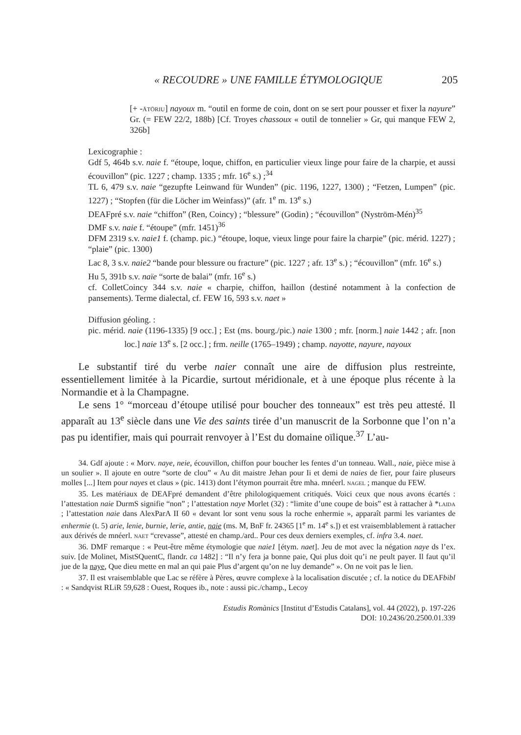« RECOUDRE » UNE FAMILLE ÉTYMOLOGIQUE 205
[+ -ātōriu] nayoux m. “outil en forme de coin, dont on se sert pour pousser et fixer la nayure” Gr. (= FEW 22/2, 188b) [Cf. Troyes chassoux « outil de tonnelier » Gr, qui manque FEW 2, 326b]
Lexicographie :
Gdf 5, 464b s.v. naie f. “étoupe, loque, chiffon, en particulier vieux linge pour faire de la charpie, et aussi écouvillon” (pic. 1227 ; champ. 1335 ; mfr. 16<sup>e</sup> s.) ;<sup>34</sup>
TL 6, 479 s.v. naie “gezupfte Leinwand für Wunden” (pic. 1196, 1227, 1300) ; “Fetzen, Lumpen” (pic. 1227) ; “Stopfen (für die Löcher im Weinfass)” (afr. 1<sup>e</sup> m. 13<sup>e</sup> s.)
DEAFpré s.v. naie “chiffon” (Ren, Coincy) ; “blessure” (Godin) ; “écouvillon” (Nyström-Mén)<sup>35</sup>
DMF s.v. naie f. “étoupe” (mfr. 1451)<sup>36</sup>
DFM 2319 s.v. naie1 f. (champ. pic.) “étoupe, loque, vieux linge pour faire la charpie” (pic. mérid. 1227) ; “plaie” (pic. 1300)
Lac 8, 3 s.v. naie2 “bande pour blessure ou fracture” (pic. 1227 ; afr. 13<sup>e</sup> s.) ; “écouvillon” (mfr. 16<sup>e</sup> s.)
Hu 5, 391b s.v. naïe “sorte de balai” (mfr. 16<sup>e</sup> s.)
cf. ColletCoincy 344 s.v. naie « charpie, chiffon, haillon (destiné notamment à la confection de pansements). Terme dialectal, cf. FEW 16, 593 s.v. naet »
Diffusion géoling. :
pic. mérid. naie (1196-1335) [9 occ.] ; Est (ms. bourg./pic.) naie 1300 ; mfr. [norm.] naie 1442 ; afr. [non loc.] naie 13<sup>e</sup> s. [2 occ.] ; frm. neille (1765–1949) ; champ. nayotte, nayure, nayoux
Le substantif tiré du verbe naier connaît une aire de diffusion plus restreinte, essentiellement limitée à la Picardie, surtout méridionale, et à une époque plus récente à la Normandie et à la Champagne.
Le sens 1° “morceau d’étoupe utilisé pour boucher des tonneaux” est très peu attesté. Il apparaît au 13<sup>e</sup> siècle dans une Vie des saints tirée d’un manuscrit de la Sorbonne que l’on n’a pas pu identifier, mais qui pourrait renvoyer à l’Est du domaine oïlique.<sup>37</sup> L’au-
34. Gdf ajoute : « Morv. naye, neie, écouvillon, chiffon pour boucher les fentes d’un tonneau. Wall., naie, pièce mise à un soulier ». Il ajoute en outre “sorte de clou” « Au dit maistre Jehan pour Ii et demi de naies de fier, pour faire pluseurs molles [...] Item pour nayes et claus » (pic. 1413) dont l’étymon pourrait être mha. mnéerl. nagel ; manque du FEW.
35. Les matériaux de DEAFpré demandent d’être philologiquement critiqués. Voici ceux que nous avons écartés : l’attestation naie DurmS signifie “non” ; l’attestation naye Morlet (32) : “limite d’une coupe de bois” est à rattacher à *laida ; l’attestation naie dans AlexParA II 60 « devant lor sont venu sous la roche enhermie », apparaît parmi les variantes de enhermie (t. 5) arie, lenie, burnie, lerie, antie, naie (ms. M, BnF fr. 24365 [1<sup>e</sup> m. 14<sup>e</sup> s.]) et est vraisemblablement à rattacher aux dérivés de mnéerl. naet “crevasse”, attesté en champ./ard.. Pour ces deux derniers exemples, cf. infra 3.4. naet.
36. DMF remarque : « Peut-être même étymologie que naie1 [étym. naet]. Jeu de mot avec la négation naye ds l’ex. suiv. [de Molinet, MistSQuentC, flandr. ca 1482] : “Il n’y fera ja bonne paie, Qui plus doit qu’i ne peult payer. Il faut qu’il jue de la naye, Que dieu mette en mal an qui paie Plus d’argent qu’on ne luy demande” ». On ne voit pas le lien.
37. Il est vraisemblable que Lac se réfère à Pères, œuvre complexe à la localisation discutée ; cf. la notice du DEAFbibl : « Sandqvist RLiR 59,628 : Ouest, Roques ib., note : aussi pic./champ., Lecoy
Estudis Romànics [Institut d’Estudis Catalans], vol. 44 (2022), p. 197-226
DOI: 10.2436/20.2500.01.339